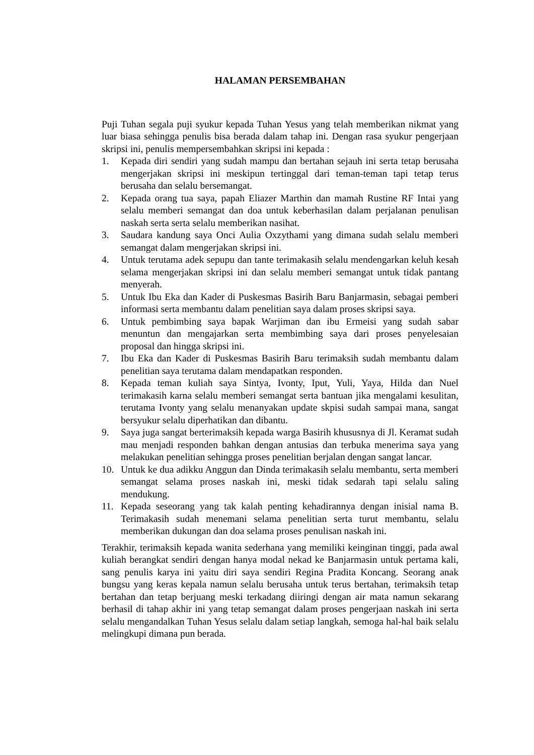HALAMAN PERSEMBAHAN
Puji Tuhan segala puji syukur kepada Tuhan Yesus yang telah memberikan nikmat yang luar biasa sehingga penulis bisa berada dalam tahap ini. Dengan rasa syukur pengerjaan skripsi ini, penulis mempersembahkan skripsi ini kepada :
1. Kepada diri sendiri yang sudah mampu dan bertahan sejauh ini serta tetap berusaha mengerjakan skripsi ini meskipun tertinggal dari teman-teman tapi tetap terus berusaha dan selalu bersemangat.
2. Kepada orang tua saya, papah Eliazer Marthin dan mamah Rustine RF Intai yang selalu memberi semangat dan doa untuk keberhasilan dalam perjalanan penulisan naskah serta serta selalu memberikan nasihat.
3. Saudara kandung saya Onci Aulia Oxzythami yang dimana sudah selalu memberi semangat dalam mengerjakan skripsi ini.
4. Untuk terutama adek sepupu dan tante terimakasih selalu mendengarkan keluh kesah selama mengerjakan skripsi ini dan selalu memberi semangat untuk tidak pantang menyerah.
5. Untuk Ibu Eka dan Kader di Puskesmas Basirih Baru Banjarmasin, sebagai pemberi informasi serta membantu dalam penelitian saya dalam proses skripsi saya.
6. Untuk pembimbing saya bapak Warjiman dan ibu Ermeisi yang sudah sabar menuntun dan mengajarkan serta membimbing saya dari proses penyelesaian proposal dan hingga skripsi ini.
7. Ibu Eka dan Kader di Puskesmas Basirih Baru terimaksih sudah membantu dalam penelitian saya terutama dalam mendapatkan responden.
8. Kepada teman kuliah saya Sintya, Ivonty, Iput, Yuli, Yaya, Hilda dan Nuel terimakasih karna selalu memberi semangat serta bantuan jika mengalami kesulitan, terutama Ivonty yang selalu menanyakan update skpisi sudah sampai mana, sangat bersyukur selalu diperhatikan dan dibantu.
9. Saya juga sangat berterimaksih kepada warga Basirih khususnya di Jl. Keramat sudah mau menjadi responden bahkan dengan antusias dan terbuka menerima saya yang melakukan penelitian sehingga proses penelitian berjalan dengan sangat lancar.
10. Untuk ke dua adikku Anggun dan Dinda terimakasih selalu membantu, serta memberi semangat selama proses naskah ini, meski tidak sedarah tapi selalu saling mendukung.
11. Kepada seseorang yang tak kalah penting kehadirannya dengan inisial nama B. Terimakasih sudah menemani selama penelitian serta turut membantu, selalu memberikan dukungan dan doa selama proses penulisan naskah ini.
Terakhir, terimaksih kepada wanita sederhana yang memiliki keinginan tinggi, pada awal kuliah berangkat sendiri dengan hanya modal nekad ke Banjarmasin untuk pertama kali, sang penulis karya ini yaitu diri saya sendiri Regina Pradita Koncang. Seorang anak bungsu yang keras kepala namun selalu berusaha untuk terus bertahan, terimaksih tetap bertahan dan tetap berjuang meski terkadang diiringi dengan air mata namun sekarang berhasil di tahap akhir ini yang tetap semangat dalam proses pengerjaan naskah ini serta selalu mengandalkan Tuhan Yesus selalu dalam setiap langkah, semoga hal-hal baik selalu melingkupi dimana pun berada.